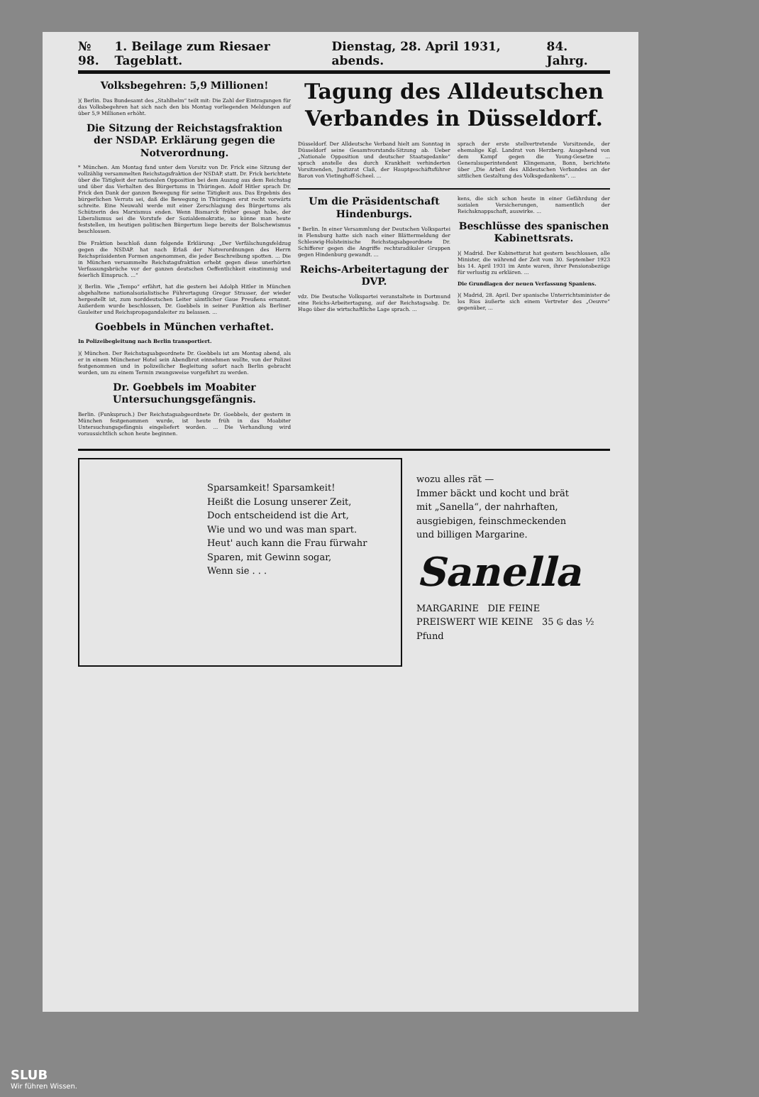№ 98. 1. Beilage zum Riesaer Tageblatt. Dienstag, 28. April 1931, abends. 84. Jahrg.
Volksbegehren: 5,9 Millionen!
)( Berlin. Das Bundesamt des „Stahlhelm“ teilt mit: Die Zahl der Eintragungen für das Volksbegehren hat sich nach den bis Montag vorliegenden Meldungen auf über 5,9 Millionen erhöht.
Die Sitzung der Reichstagsfraktion der NSDAP. Erklärung gegen die Notverordnung.
* München. Am Montag fand unter dem Vorsitz von Dr. Frick eine Sitzung der vollzählig versammelten Reichstagsfraktion der NSDAP. statt. Dr. Frick berichtete über die Tätigkeit der nationalen Opposition bei dem Auszug aus dem Reichstag und über das Verhalten des Bürgertums in Thüringen. Adolf Hitler sprach Dr. Frick den Dank der ganzen Bewegung für seine Tätigkeit aus. Das Ergebnis des bürgerlichen Verrats sei, daß die Bewegung in Thüringen erst recht vorwärts schreite. Eine Neuwahl werde mit einer Zerschlagung des Bürgertums als Schützerin des Marxismus enden. Wenn Bismarck früher gesagt habe, der Liberalismus sei die Vorstufe der Sozialdemokratie, so könne man heute feststellen, im heutigen politischen Bürgertum liege bereits der Bolschewismus beschlossen.
Die Fraktion beschloß dann folgende Erklärung: „Der Verfälschungsfeldzug gegen die NSDAP. hat nach Erlaß der Notverordnungen des Herrn Reichspräsidenten Formen angenommen, die jeder Beschreibung spotten. ... Die in München versammelte Reichstagsfraktion erhebt gegen diese unerhörten Verfassungsbrüche vor der ganzen deutschen Oeffentlichkeit einstimmig und feierlich Einspruch. ...“
)( Berlin. Wie „Tempo“ erfährt, hat die gestern bei Adolph Hitler in München abgehaltene nationalsozialistische Führertagung Gregor Strasser, der wieder hergestellt ist, zum norddeutschen Leiter sämtlicher Gaue Preußens ernannt. Außerdem wurde beschlossen, Dr. Goebbels in seiner Funktion als Berliner Gauleiter und Reichspropagandaleiter zu belassen. ...
Goebbels in München verhaftet.
In Polizeibegleitung nach Berlin transportiert.
)( München. Der Reichstagsabgeordnete Dr. Goebbels ist am Montag abend, als er in einem Münchener Hotel sein Abendbrot einnehmen wollte, von der Polizei festgenommen und in polizeilicher Begleitung sofort nach Berlin gebracht worden, um zu einem Termin zwangsweise vorgeführt zu werden.
Dr. Goebbels im Moabiter Untersuchungsgefängnis.
Berlin. (Funkspruch.) Der Reichstagsabgeordnete Dr. Goebbels, der gestern in München festgenommen wurde, ist heute früh in das Moabiter Untersuchungsgefängnis eingeliefert worden. ... Die Verhandlung wird voraussichtlich schon heute beginnen.
Tagung des Alldeutschen Verbandes in Düsseldorf.
Düsseldorf. Der Alldeutsche Verband hielt am Sonntag in Düsseldorf seine Gesamtvorstands-Sitzung ab. Ueber „Nationale Opposition und deutscher Staatsgedanke“ sprach anstelle des durch Krankheit verhinderten Vorsitzenden, Justizrat Claß, der Hauptgeschäftsführer Baron von Vietinghoff-Scheel. ...
sprach der erste stellvertretende Vorsitzende, der ehemalige Kgl. Landrat von Herzberg. Ausgehend von dem Kampf gegen die Young-Gesetze ... Generalsuperintendent Klingemann, Bonn, berichtete über „Die Arbeit des Alldeutschen Verbandes an der sittlichen Gestaltung des Volksgedankens“. ...
Um die Präsidentschaft Hindenburgs.
* Berlin. In einer Versammlung der Deutschen Volkspartei in Flensburg hatte sich nach einer Blättermeldung der Schleswig-Holsteinische Reichstagsabgeordnete Dr. Schifferer gegen die Angriffe rechtsradikaler Gruppen gegen Hindenburg gewandt. ...
Reichs-Arbeitertagung der DVP.
vdz. Die Deutsche Volkspartei veranstaltete in Dortmund eine Reichs-Arbeitertagung, auf der Reichstagsabg. Dr. Hugo über die wirtschaftliche Lage sprach. ...
kens, die sich schon heute in einer Gefährdung der sozialen Versicherungen, namentlich der Reichsknappschaft, auswirke. ...
Beschlüsse des spanischen Kabinettsrats.
)( Madrid. Der Kabinettsrat hat gestern beschlossen, alle Minister, die während der Zeit vom 30. September 1923 bis 14. April 1931 im Amte waren, ihrer Pensionsbezüge für verlustig zu erklären. ...
Die Grundlagen der neuen Verfassung Spaniens.
)( Madrid, 28. April. Der spanische Unterrichtsminister de los Rios äußerte sich einem Vertreter des „Oeuvre“ gegenüber, ...
Sparsamkeit! Sparsamkeit!
Heißt die Losung unserer Zeit,
Doch entscheidend ist die Art,
Wie und wo und was man spart.
Heut' auch kann die Frau fürwahr
Sparen, mit Gewinn sogar,
Wenn sie . . .
wozu alles rät —
Immer bäckt und kocht und brät
mit „Sanella“, der nahrhaften,
ausgiebigen, feinschmeckenden
und billigen Margarine.
Sanella
MARGARINE DIE FEINE PREISWERT WIE KEINE 35 ₲ das ½ Pfund
SLUB
Wir führen Wissen.